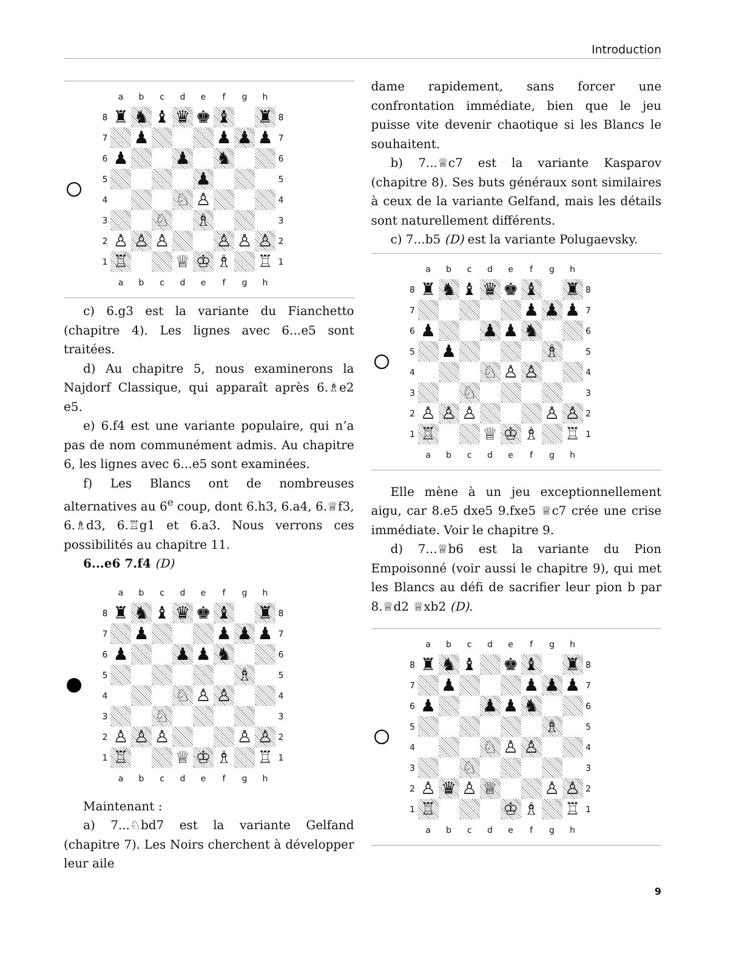Introduction
| | a | b | c | d | e | f | g | h | |
| 8 | ♜ | ♞ | ♝ | ♛ | ♚ | ♝ | | ♜ | 8 |
| 7 | | ♟ | | | | ♟ | ♟ | ♟ | 7 |
| 6 | ♟ | | | ♟ | | ♞ | | | 6 |
| 5 | | | | | ♟ | | | | 5 |
| 4 | | | | ♘ | ♙ | | | | 4 |
| 3 | | | ♘ | | ♗ | | | | 3 |
| 2 | ♙ | ♙ | ♙ | | | ♙ | ♙ | ♙ | 2 |
| 1 | ♖ | | | ♕ | ♔ | ♗ | | ♖ | 1 |
| | a | b | c | d | e | f | g | h | |
c) 6.g3 est la variante du Fianchetto (chapitre 4). Les lignes avec 6...e5 sont traitées.
d) Au chapitre 5, nous examinerons la Najdorf Classique, qui apparaît après 6.♗e2 e5.
e) 6.f4 est une variante populaire, qui n’a pas de nom communément admis. Au chapitre 6, les lignes avec 6...e5 sont examinées.
f) Les Blancs ont de nombreuses alternatives au 6<sup>e</sup> coup, dont 6.h3, 6.a4, 6.♕f3, 6.♗d3, 6.♖g1 et 6.a3. Nous verrons ces possibilités au chapitre 11.
6...e6 7.f4 (D)
| | a | b | c | d | e | f | g | h | |
| 8 | ♜ | ♞ | ♝ | ♛ | ♚ | ♝ | | ♜ | 8 |
| 7 | | ♟ | | | | ♟ | ♟ | ♟ | 7 |
| 6 | ♟ | | | ♟ | ♟ | ♞ | | | 6 |
| 5 | | | | | | | ♗ | | 5 |
| 4 | | | | ♘ | ♙ | ♙ | | | 4 |
| 3 | | | ♘ | | | | | | 3 |
| 2 | ♙ | ♙ | ♙ | | | | ♙ | ♙ | 2 |
| 1 | ♖ | | | ♕ | ♔ | ♗ | | ♖ | 1 |
| | a | b | c | d | e | f | g | h | |
Maintenant :
a) 7...♘bd7 est la variante Gelfand (chapitre 7). Les Noirs cherchent à développer leur aile
dame rapidement, sans forcer une confrontation immédiate, bien que le jeu puisse vite devenir chaotique si les Blancs le souhaitent.
b) 7...♕c7 est la variante Kasparov (chapitre 8). Ses buts généraux sont similaires à ceux de la variante Gelfand, mais les détails sont naturellement différents.
c) 7...b5 (D) est la variante Polugaevsky.
| | a | b | c | d | e | f | g | h | |
| 8 | ♜ | ♞ | ♝ | ♛ | ♚ | ♝ | | ♜ | 8 |
| 7 | | | | | | ♟ | ♟ | ♟ | 7 |
| 6 | ♟ | | | ♟ | ♟ | ♞ | | | 6 |
| 5 | | ♟ | | | | | ♗ | | 5 |
| 4 | | | | ♘ | ♙ | ♙ | | | 4 |
| 3 | | | ♘ | | | | | | 3 |
| 2 | ♙ | ♙ | ♙ | | | | ♙ | ♙ | 2 |
| 1 | ♖ | | | ♕ | ♔ | ♗ | | ♖ | 1 |
| | a | b | c | d | e | f | g | h | |
Elle mène à un jeu exceptionnellement aigu, car 8.e5 dxe5 9.fxe5 ♕c7 crée une crise immédiate. Voir le chapitre 9.
d) 7...♕b6 est la variante du Pion Empoisonné (voir aussi le chapitre 9), qui met les Blancs au défi de sacrifier leur pion b par 8.♕d2 ♕xb2 (D).
| | a | b | c | d | e | f | g | h | |
| 8 | ♜ | ♞ | ♝ | | ♚ | ♝ | | ♜ | 8 |
| 7 | | ♟ | | | | ♟ | ♟ | ♟ | 7 |
| 6 | ♟ | | | ♟ | ♟ | ♞ | | | 6 |
| 5 | | | | | | | ♗ | | 5 |
| 4 | | | | ♘ | ♙ | ♙ | | | 4 |
| 3 | | | ♘ | | | | | | 3 |
| 2 | ♙ | ♛ | ♙ | ♕ | | | ♙ | ♙ | 2 |
| 1 | ♖ | | | | ♔ | ♗ | | ♖ | 1 |
| | a | b | c | d | e | f | g | h | |
9